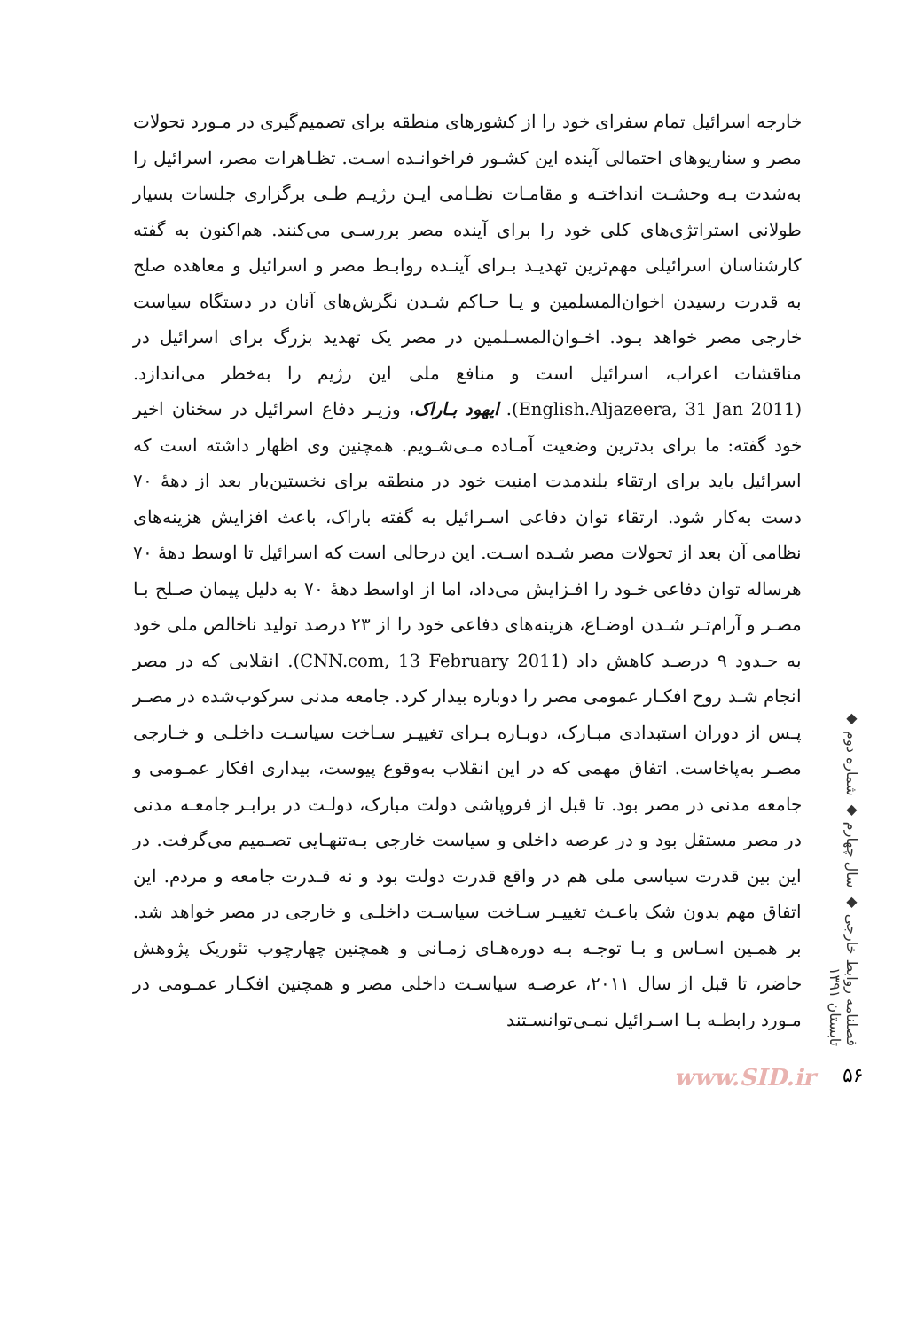خارجه اسرائیل تمام سفرای خود را از کشورهای منطقه برای تصمیم‌گیری در مـورد تحولات مصر و سناریوهای احتمالی آینده این کشـور فراخوانـده اسـت. تظـاهرات مصر، اسرائیل را به‌شدت بـه وحشـت انداختـه و مقامـات نظـامی ایـن رژیـم طـی برگزاری جلسات بسیار طولانی استراتژی‌های کلی خود را برای آینده مصر بررسـی می‌کنند. هم‌اکنون به گفته کارشناسان اسرائیلی مهم‌ترین تهدیـد بـرای آینـده روابـط مصر و اسرائیل و معاهده صلح به قدرت رسیدن اخوان‌المسلمین و یـا حـاکم شـدن نگرش‌های آنان در دستگاه سیاست خارجی مصر خواهد بـود. اخـوان‌المسـلمین در مصر یک تهدید بزرگ برای اسرائیل در مناقشات اعراب، اسرائیل است و منافع ملی این رژیم را به‌خطر می‌اندازد. (English.Aljazeera, 31 Jan 2011). ایهود بـاراک، وزیـر دفاع اسرائیل در سخنان اخیر خود گفته: ما برای بدترین وضعیت آمـاده مـی‌شـویم. همچنین وی اظهار داشته است که اسرائیل باید برای ارتقاء بلندمدت امنیت خود در منطقه برای نخستین‌بار بعد از دههٔ ۷۰ دست به‌کار شود. ارتقاء توان دفاعی اسـرائیل به گفته باراک، باعث افزایش هزینه‌های نظامی آن بعد از تحولات مصر شـده اسـت. این درحالی است که اسرائیل تا اوسط دههٔ ۷۰ هرساله توان دفاعی خـود را افـزایش می‌داد، اما از اواسط دههٔ ۷۰ به دلیل پیمان صـلح بـا مصـر و آرام‌تـر شـدن اوضـاع، هزینه‌های دفاعی خود را از ۲۳ درصد تولید ناخالص ملی خود به حـدود ۹ درصـد کاهش داد (CNN.com, 13 February 2011). انقلابی که در مصر انجام شـد روح افکـار عمومی مصر را دوباره بیدار کرد. جامعه مدنی سرکوب‌شده در مصـر پـس از دوران استبدادی مبـارک، دوبـاره بـرای تغییـر سـاخت سیاسـت داخلـی و خـارجی مصـر به‌پاخاست. اتفاق مهمی که در این انقلاب به‌وقوع پیوست، بیداری افکار عمـومی و جامعه مدنی در مصر بود. تا قبل از فروپاشی دولت مبارک، دولـت در برابـر جامعـه مدنی در مصر مستقل بود و در عرصه داخلی و سیاست خارجی بـه‌تنهـایی تصـمیم می‌گرفت. در این بین قدرت سیاسی ملی هم در واقع قدرت دولت بود و نه قـدرت جامعه و مردم. این اتفاق مهم بدون شک باعـث تغییـر سـاخت سیاسـت داخلـی و خارجی در مصر خواهد شد. بر همـین اسـاس و بـا توجـه بـه دوره‌هـای زمـانی و همچنین چهارچوب تئوریک پژوهش حاضر، تا قبل از سال ۲۰۱۱، عرصـه سیاسـت داخلی مصر و همچنین افکـار عمـومی در مـورد رابطـه بـا اسـرائیل نمـی‌توانسـتند
فصلنامه روابط خارجی ◆ سال چهارم ◆ شماره دوم ◆ تابستان ۱۳۹۱
www.SID.ir ۵۶